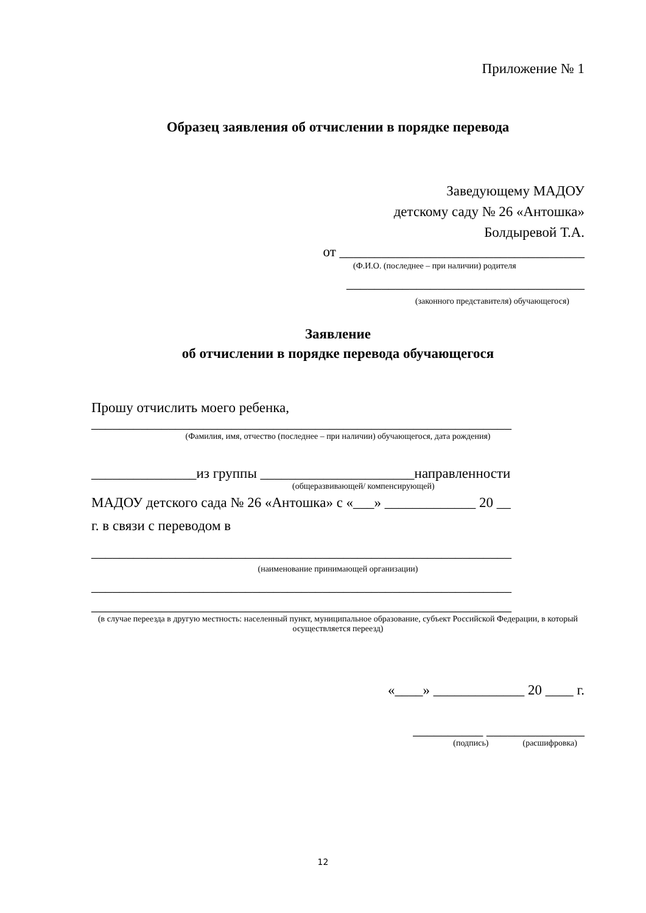Приложение № 1
Образец заявления об отчислении в порядке перевода
Заведующему МАДОУ
детскому саду № 26 «Антошка»
Болдыревой Т.А.
от ___________________________________
(Ф.И.О. (последнее – при наличии) родителя
__________________________________
(законного представителя) обучающегося)
Заявление
об отчислении в порядке перевода обучающегося
Прошу отчислить моего ребенка,
____________________________________________________________
(Фамилия, имя, отчество (последнее – при наличии) обучающегося, дата рождения)
_______________из группы ______________________направленности
(общеразвивающей/ компенсирующей)
МАДОУ детского сада № 26 «Антошка» с «___» _____________ 20 __
г. в связи с переводом в
____________________________________________________________
(наименование принимающей организации)
____________________________________________________________
____________________________________________________________
(в случае переезда в другую местность: населенный пункт, муниципальное образование, субъект Российской Федерации, в который осуществляется переезд)
«____» _____________ 20 ____ г.
__________ ______________
(подпись) (расшифровка)
12